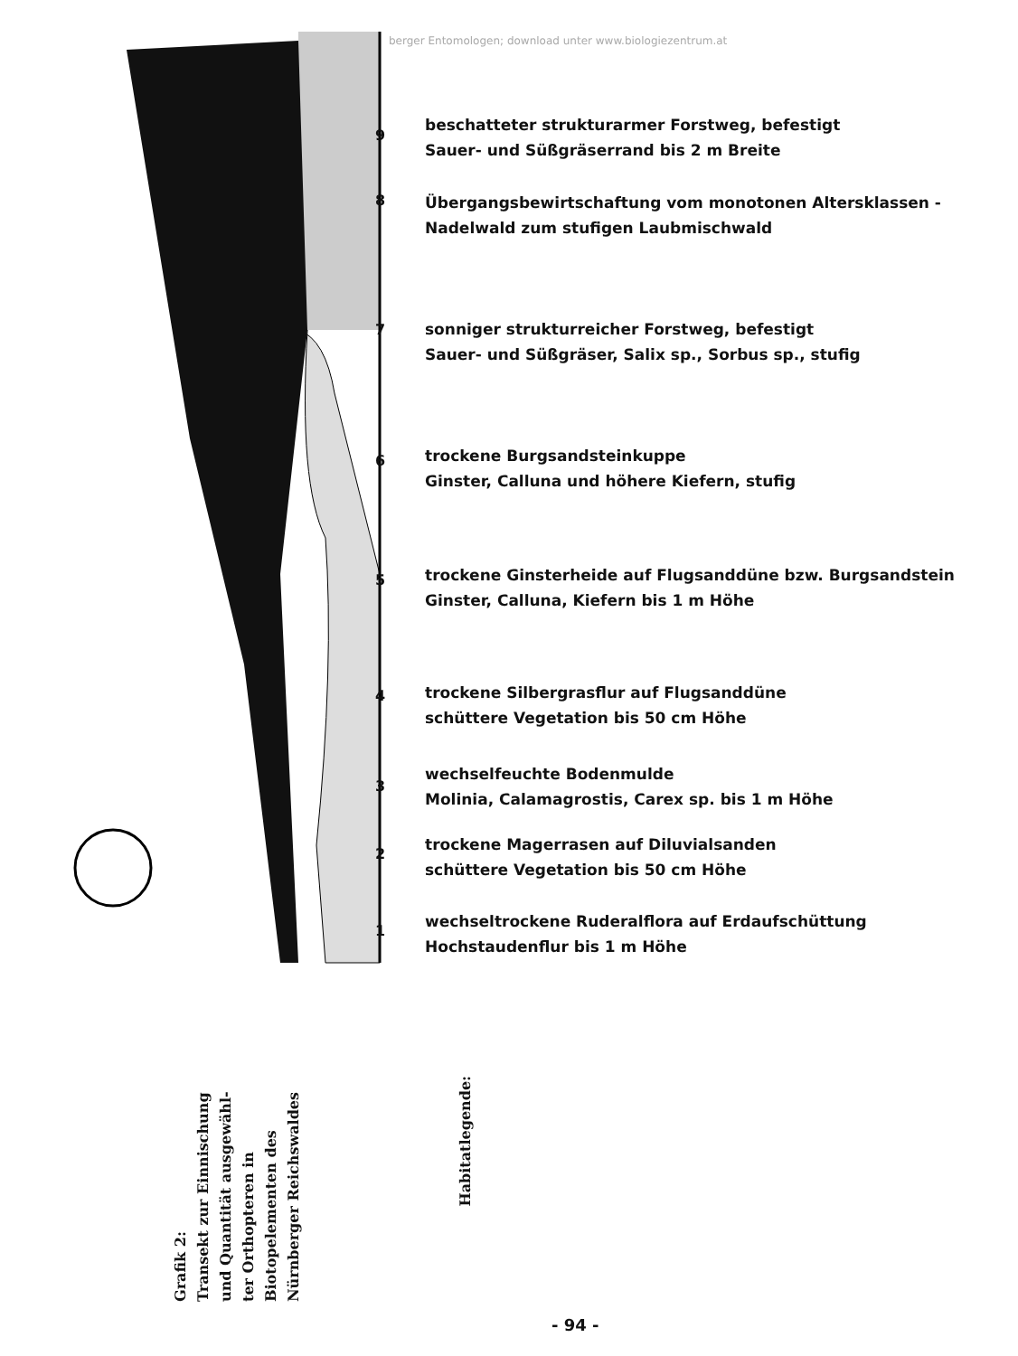berger Entomologen; download unter www.biologiezentrum.at
9
8
7
6
5
4
3
2
1
beschatteter strukturarmer Forstweg, befestigt
Sauer- und Süßgräserrand bis 2 m Breite
Übergangsbewirtschaftung vom monotonen Altersklassen -
Nadelwald zum stufigen Laubmischwald
sonniger strukturreicher Forstweg, befestigt
Sauer- und Süßgräser, Salix sp., Sorbus sp., stufig
trockene Burgsandsteinkuppe
Ginster, Calluna und höhere Kiefern, stufig
trockene Ginsterheide auf Flugsanddüne bzw. Burgsandstein
Ginster, Calluna, Kiefern bis 1 m Höhe
trockene Silbergrasflur auf Flugsanddüne
schüttere Vegetation bis 50 cm Höhe
wechselfeuchte Bodenmulde
Molinia, Calamagrostis, Carex sp. bis 1 m Höhe
trockene Magerrasen auf Diluvialsanden
schüttere Vegetation bis 50 cm Höhe
wechseltrockene Ruderalflora auf Erdaufschüttung
Hochstaudenflur bis 1 m Höhe
Grafik 2:
Transekt zur Einnischung
und Quantität ausgewähl-
ter Orthopteren in
Biotopelementen des
Nürnberger Reichswaldes
Habitatlegende:
- 94 -